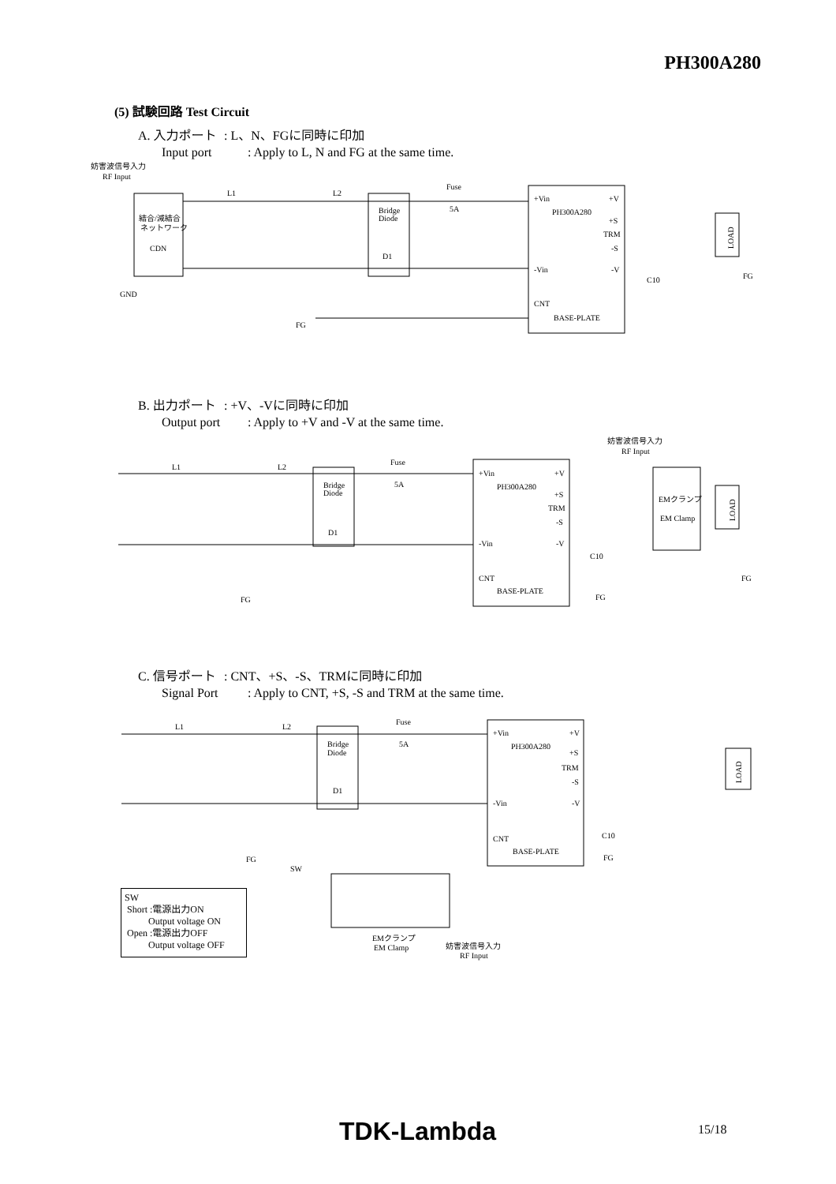PH300A280
(5) 試験回路 Test Circuit
A. 入力ポート : L、N、FGに同時に印加
Input port : Apply to L, N and FG at the same time.
妨害波信号入力
RF Input
結合/減結合
ネットワーク
CDN
L1
L2
Bridge
Diode
D1
Fuse
5A
+Vin
PH300A280
-Vin
CNT
BASE-PLATE
+V
+S
TRM
-S
-V
LOAD
FG
C10
FG
GND
B. 出力ポート : +V、-Vに同時に印加
Output port : Apply to +V and -V at the same time.
妨害波信号入力
RF Input
L1
L2
Bridge
Diode
D1
Fuse
5A
+Vin
PH300A280
-Vin
CNT
BASE-PLATE
+V
+S
TRM
-S
-V
EMクランプ
EM Clamp
LOAD
C10
FG
FG
FG
C. 信号ポート : CNT、+S、-S、TRMに同時に印加
Signal Port : Apply to CNT, +S, -S and TRM at the same time.
L1
L2
Bridge
Diode
D1
Fuse
5A
+Vin
PH300A280
-Vin
CNT
BASE-PLATE
+V
+S
TRM
-S
-V
LOAD
C10
FG
FG
SW
EMクランプ
EM Clamp
妨害波信号入力
RF Input
SW
Short :電源出力ON
Output voltage ON
Open :電源出力OFF
Output voltage OFF
TDK-Lambda 15/18